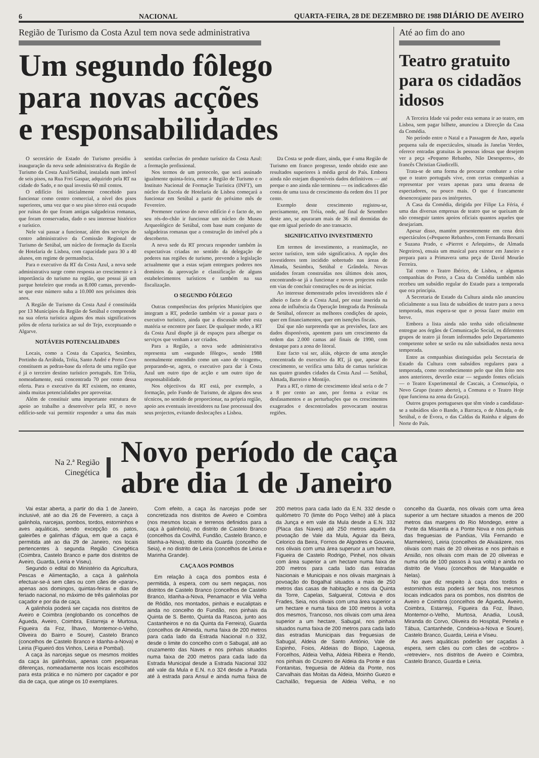6 NACIONAL QUARTA-FEIRA, 28 DE DEZEMBRO DE 1988 DIÁRIO DE AVEIRO
Região de Turismo da Costa Azul tem nova sede administrativa
Um segundo fôlego
para novas acções
e responsabilidades
O secretário de Estado do Turismo presidiu à inauguração da nova sede administrativa da Região de Turismo da Costa Azul/Setúbal, instalada num imóvel de seis pisos, na Rua Frei Gaspar, adquirido pela RT na cidade do Sado, e no qual investiu 60 mil contos.
O edifício foi inicialmente concebido para funcionar como centro comercial, a nível dos pisos superiores, uma vez que o seu piso térreo está ocupado por ruínas do que foram antigas salgadeiras romanas, que foram conservadas, dado o seu interesse histórico e turístico.
Nele vai passar a funcionar, além dos serviços do centro administrativo da Comissão Regional de Turismo de Setúbal, um núcleo de formação da Escola de Hotelaria de Lisboa, com capacidade para 30 a 40 alunos, em regime de permanência.
Para o executivo da RT da Costa Azul, a nova sede administrativa surge como resposta ao crescimento e à importância do turismo na região, que possui já um parque hoteleiro que ronda as 8.000 camas, prevendo-se que este número suba a 10.000 nos próximos dois anos.
A Região de Turismo da Costa Azul é constituída por 13 Municípios da Região de Setúbal e compreende na sua oferta turística alguns dos mais significativos pólos de oferta turística ao sul do Tejo, exceptuando o Algarve.
NOTÁVEIS POTENCIALIDADES
Locais, como a Costa da Caparica, Sesimbra, Portinho da Arrábida, Tróia, Santo André e Porto Covo constituem as pedras-base da oferta de uma região que é já o terceiro destino turístico português. Em Tróia, nomeadamente, está concentrada 70 por cento dessa oferta. Para o executivo da RT existem, no entanto, ainda muitas potencialidades por aproveitar.
Além de constituir uma importante estrutura de apoio ao trabalho a desenvolver pela RT, o novo edifício-sede vai permitir responder a uma das mais sentidas carências do produto turístico da Costa Azul: a formação profissional.
Nos termos de um protocolo, que será assinado igualmente quinta-feira, entre a Região de Turismo e o Instituto Nacional de Formação Turística (INFT), um núcleo da Escola de Hotelaria de Lisboa começará a funcionar em Setúbal a partir do próximo mês de Fevereiro.
Pormenor curioso do novo edifício é o facto de, no seu rés-do-chão ir funcionar um núcleo do Museu Arqueológico de Setúbal, com base num conjunto de salgadeiras romanas que a construção do imóvel pôs a descoberto.
A nova sede da RT procura responder também às expectativas criadas no sentido da delegação de poderes nas regiões de turismo, prevendo a legislação actualmente que a estas sejam entregues poderes nos domínios da aprovação e classificação de alguns estabelecimentos turísticos e também na sua fiscalização.
O SEGUNDO FÔLEGO
Outras competências dos próprios Municípios que integram a RT, poderão também vir a passar para o executivo turístico, ainda que a discussão sobre esta matéria se encontre por fazer. De qualquer modo, a RT da Costa Azul dispõe já de espaços para albergar os serviços que venham a ser criados.
Para a Região, a nova sede administrativa representa um «segundo fôlego», sendo 1988 normalmente entendido como um «ano de viragem», preparando-se, agora, o executivo para dar à Costa Azul um outro tipo de acção e um outro tipo de responsabilidade.
Nos objectivos da RT está, por exemplo, a formação, pelo Fundo de Turismo, de alguns dos seus técnicos, no sentido de proporcionar, na própria região, apoio aos eventuais investidores na fase processual dos seus projectos, evitando deslocações a Lisboa.
Da Costa se pode dizer, ainda, que é uma Região de Turismo em franco progresso, tendo obtido este ano resultados superiores à média geral do País. Embora ainda não estejam disponíveis dados definitivos — até porque o ano ainda não terminou — os indicadores dão conta de uma taxa de crescimento da ordem dos 11 por cento.
Exemplo deste crescimento registou-se, precisamente, em Tróia, onde, até final de Setembro deste ano, se apuraram mais de 36 mil dormidas do que em igual período do ano transacto.
SIGNIFICATIVO INVESTIMENTO
Em termos de investimento, a reanimação, no sector turístico, tem sido significativa. A opção dos investidores tem incidido sobretudo nas áreas de Almada, Sesimbra, Setúbal e Grândola. Novas unidades foram construídas nos últimos dois anos, encontrando-se já a funcionar e novos projectos estão em vias de concluir construções ou de as iniciar.
Ao interesse demonstrado pelos investidores não é alheio o facto de a Costa Azul, por estar inserida na zona de influência da Operação Integrada da Península de Setúbal, oferecer as melhores condições de apoio, quer em financiamentos, quer em isenções fiscais.
Daí que não surpreenda que as previsões, face aos dados disponíveis, apontem para um crescimento da ordem das 2.000 camas até finais de 1990, com destaque para a zona do litoral.
Este facto vai ser, aliás, objecto de uma atenção concentrada do executivo da RT, já que, apesar do crescimento, se verifica uma falta de camas turísticas nas quatro grandes cidades da Costa Azul — Setúbal, Almada, Barreiro e Montijo.
Para a RT, o ritmo de crescimento ideal seria o de 7 a 8 por cento ao ano, por forma a evitar os desfasamentos e as perturbações que os crescimentos exagerados e descontrolados provocaram noutras regiões.
Até ao fim do ano
Teatro gratuito para os cidadãos idosos
A Terceira Idade vai poder esta semana ir ao teatro, em Lisboa, sem pagar bilhete, anunciou a Direcção da Casa da Comédia.
No período entre o Natal e a Passagem de Ano, aquela pequena sala de espectáculos, situada às Janelas Verdes, oferece entradas gratuitas às pessoas idosas que desejem ver a peça «Pequeno Rebanho, Não Desesperes», do francês Christian Giudicelli.
Trata-se de uma forma de procurar combater a crise que o teatro português vive, com certas companhias a representar por vezes apenas para uma dezena de espectadores, ou pouco mais. O que é francamente desencorajante para os intérpretes.
A Casa da Comédia, dirigida por Filipe La Féria, é uma das diversas empresas de teatro que se queixam de não conseguir tantos apoios oficiais quantos aqueles que desejariam.
Apesar disso, mantém presentemente em cena dois espectáculos («Pequeno Rebanho», com Fernanda Borsatti e Suzana Prado, e «Pierrot e Arlequim», de Almada Negreiros), ensaia um musical para estrear em Janeiro e prepara para a Primavera uma peça de David Mourão Ferreira.
Tal como o Teatro Ibérico, de Lisboa, e algumas companhias do Porto, a Casa da Comédia também não recebeu um subsídio regular do Estado para a temporada que ora principia.
A Secretaria de Estado da Cultura ainda não anunciou oficialmente a sua lista de subsídios de teatro para a nova temporada, mas espera-se que o possa fazer muito em breve.
Embora a lista ainda não tenha sido oficialmente entregue aos órgãos de Comunicação Social, os diferentes grupos de teatro já foram informados pelo Departamento competente sobre se serão ou não subsidiados nesta nova temporada.
Entre as companhias distinguidas pela Secretaria de Estado da Cultura com subsídios regulares para a temporada, como reconhecimento pelo que têm feito nos anos anteriores, deverão estar — segundo fontes oficiais — o Teatro Experimental de Cascais, a Cornucópia, o Novo Grupo (teatro aberto), a Comuna e o Teatro Hoje (que funciona na zona da Graça).
Outros grupos portugueses que têm vindo a candidatar-se a subsídios são o Bando, a Barraca, o de Almada, o de Setúbal, o de Évora, o das Caldas da Rainha e alguns do Norte do País.
Na 2.ª Região
Cinegética
Novo período de caça
abre dia 1 de Janeiro
Vai estar aberta, a partir do dia 1 de Janeiro, inclusivé, até ao dia 26 de Fevereiro, a caça à galinhola, narcejas, pombos, tordos, estorninhos e aves aquáticas, sendo excepção os patos, galeirões e galinhas d'água, em que a caça é permitida até ao dia 29 de Janeiro, nos locais pertencentes à segunda Região Cinegética (Coimbra, Castelo Branco e parte dos distritos de Aveiro, Guarda, Leiria e Viseu).
Segundo o edital do Ministério da Agricultura, Pescas e Alimentação, a caça à galinhola efectuar-se-á sem cães ou com cães de «parar», apenas aos domingos, quintas-feiras e dias de feriado nacional, no máximo de três galinholas por caçador e por dia de caça.
A galinhola poderá ser caçada nos distritos de Aveiro e Coimbra (englobando os concelhos de Águeda, Aveiro, Coimbra, Estarreja e Murtosa, Figueira da Foz, Ílhavo, Montemor-o-Velho, Oliveira do Bairro e Soure), Castelo Branco (concelhos de Castelo Branco e Idanha-a-Nova) e Leiria (Figueiró dos Vinhos, Leiria e Pombal).
A caça às narcejas segue os mesmos moldes da caça às galinholas, apenas com pequenas diferenças, nomeadamente nos locais escolhidos para esta prática e no número por caçador e por dia de caça, que atinge os 10 exemplares.
Com efeito, a caça às narcejas pode ser concretizada nos distritos de Aveiro e Coimbra (nos mesmos locais e terrenos definidos para a caça à galinhola), no distrito de Castelo Branco (concelhos da Covilhã, Fundão, Castelo Branco, e Idanha-a-Nova), distrito da Guarda (concelho de Seia), e no distrito de Leiria (concelhos de Leiria e Marinha Grande).
CAÇA AOS POMBOS
Em relação à caça dos pombos esta é permitida, à espera, com ou sem negaças, nos distritos de Castelo Branco (concelhos de Castelo Branco, Idanha-a-Nova, Penamacor e Vila Velha de Ródão, nos montados, pinhais e eucaliptais e ainda no concelho do Fundão, nos pinhais da Quinta de S. Bento, Quinta da Rascoa, junto aos Castanheiros e no da Quinta da Ferreira), Guarda (concelhos de Almeida, numa faixa de 200 metros para cada lado da Estrada Nacional n.o 332, desde o limite do concelho com o Sabugal, até ao cruzamento das Naves e nos pinhais situados numa faixa de 200 metros para cada lado da Estrada Municipal desde a Estrada Nacional 332 até vale da Mula e E.N. n.o 324 desde a Parada até à estrada para Ansul e ainda numa faixa de 200 metros para cada lado da E.N. 332 desde o quilómetro 70 (limite do Poço Velho) até à placa da Junça e em vale da Mula desde a E.N. 332 (Placa das Naves) até 250 metros aquém da povoação de Vale da Mula, Aguiar da Beira, Celorico da Beira, Fornos de Algodres e Gouveia, nos olivais com uma área superuor a um hectare, Figueira de Castelo Rodrigo, Pinhel, nos olivais com área superior a um hectare numa faixa de 200 metros para cada lado das estradas Nacionais e Municipais e nos olivais marginais à povoação do Bogalhal situados a mais de 250 metros das casas de habitação e nos da Quinta da Torre, Capelas, Salgueiral, Cotovia e dos Frades, Seia, nos olivais com uma área superior a um hectare e numa faixa de 100 metros à volta dos mesmos, Trancoso, nos olivais com uma área superior a um hectare, Sabugal, nos pinhais situados numa faixa de 200 metros para cada lado das estradas Municipais das freguesias de Sabugal, Aldeia de Santo António, Vale de Espinho, Foios, Aldeias do Bispo, Lageosa, Forcelhos, Aldeia Velha, Aldeia Ribeira e Rendo, nos pinhais do Cruzeiro de Aldeia da Ponte e das Fontanitas, freguesia de Aldeia da Ponte, nos Carvalhais das Moitas da Aldeia, Moinho Guezo e Cachalão, freguesia de Aldeia Velha, e no concelho da Guarda, nos olivais com uma área superior a um hectare situados a menos de 200 metros das margens do Rio Mondego, entre a Ponte da Misarela e a Ponte Nova e nos pinhais das freguesias de Panóias, Vila Fernando e Marmeleiro), Leiria (concelhos de Alvaiázere, nos olivais com mais de 20 oliveiras e nos pinhais e Ansião, nos olivais com mais de 20 oliveiras e numa orla de 100 passos à sua volta) e ainda no distrito de Viseu (concelhos de Mangualde e Nelas).
No que diz respeito à caça dos tordos e estorninhos esta poderá ser feita, nos mesmos locais indicados para os pombos, nos distritos de Aveiro e Coimbra (concelhos de Águeda, Aveiro, Coimbra, Estarreja, Figueira da Foz, Ílhavo, Montemor-o-Velho, Murtosa, Anadia, Lousã, Miranda do Corvo, Oliveira do Hospital, Penela e Tábua, Cantanhede, Condeixa-a-Nova e Soure), Castelo Branco, Guarda, Leiria e Viseu.
As aves aquáticas poderão ser caçadas à espera, sem cães ou com cães de «cobro» - «retrevier», nos distritos de Aveiro e Coimbra, Castelo Branco, Guarda e Leiria.